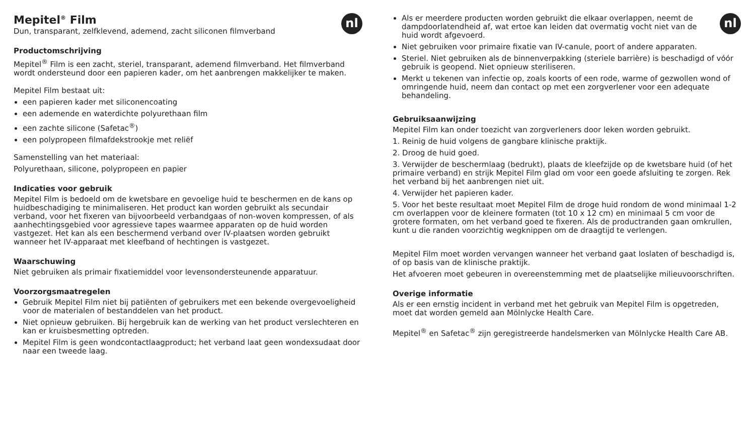nl
Mepitel<sup>®</sup> Film
Dun, transparant, zelfklevend, ademend, zacht siliconen filmverband
Productomschrijving
Mepitel<sup>®</sup> Film is een zacht, steriel, transparant, ademend filmverband. Het filmverband wordt ondersteund door een papieren kader, om het aanbrengen makkelijker te maken.
Mepitel Film bestaat uit:
een papieren kader met siliconencoating
een ademende en waterdichte polyurethaan film
een zachte silicone (Safetac<sup>®</sup>)
een polypropeen filmafdekstrookje met reliëf
Samenstelling van het materiaal:
Polyurethaan, silicone, polypropeen en papier
Indicaties voor gebruik
Mepitel Film is bedoeld om de kwetsbare en gevoelige huid te beschermen en de kans op huidbeschadiging te minimaliseren. Het product kan worden gebruikt als secundair verband, voor het fixeren van bijvoorbeeld verbandgaas of non-woven kompressen, of als aanhechtingsgebied voor agressieve tapes waarmee apparaten op de huid worden vastgezet. Het kan als een beschermend verband over IV-plaatsen worden gebruikt wanneer het IV-apparaat met kleefband of hechtingen is vastgezet.
Waarschuwing
Niet gebruiken als primair fixatiemiddel voor levensondersteunende apparatuur.
Voorzorgsmaatregelen
Gebruik Mepitel Film niet bij patiënten of gebruikers met een bekende overgevoeligheid voor de materialen of bestanddelen van het product.
Niet opnieuw gebruiken. Bij hergebruik kan de werking van het product verslechteren en kan er kruisbesmetting optreden.
Mepitel Film is geen wondcontactlaagproduct; het verband laat geen wondexsudaat door naar een tweede laag.
nl
Als er meerdere producten worden gebruikt die elkaar overlappen, neemt de dampdoorlatendheid af, wat ertoe kan leiden dat overmatig vocht niet van de huid wordt afgevoerd.
Niet gebruiken voor primaire fixatie van IV-canule, poort of andere apparaten.
Steriel. Niet gebruiken als de binnenverpakking (steriele barrière) is beschadigd of vóór gebruik is geopend. Niet opnieuw steriliseren.
Merkt u tekenen van infectie op, zoals koorts of een rode, warme of gezwollen wond of omringende huid, neem dan contact op met een zorgverlener voor een adequate behandeling.
Gebruiksaanwijzing
Mepitel Film kan onder toezicht van zorgverleners door leken worden gebruikt.
1. Reinig de huid volgens de gangbare klinische praktijk.
2. Droog de huid goed.
3. Verwijder de beschermlaag (bedrukt), plaats de kleefzijde op de kwetsbare huid (of het primaire verband) en strijk Mepitel Film glad om voor een goede afsluiting te zorgen. Rek het verband bij het aanbrengen niet uit.
4. Verwijder het papieren kader.
5. Voor het beste resultaat moet Mepitel Film de droge huid rondom de wond minimaal 1-2 cm overlappen voor de kleinere formaten (tot 10 x 12 cm) en minimaal 5 cm voor de grotere formaten, om het verband goed te fixeren. Als de productranden gaan omkrullen, kunt u die randen voorzichtig wegknippen om de draagtijd te verlengen.
Mepitel Film moet worden vervangen wanneer het verband gaat loslaten of beschadigd is, of op basis van de klinische praktijk.
Het afvoeren moet gebeuren in overeenstemming met de plaatselijke milieuvoorschriften.
Overige informatie
Als er een ernstig incident in verband met het gebruik van Mepitel Film is opgetreden, moet dat worden gemeld aan Mölnlycke Health Care.
Mepitel<sup>®</sup> en Safetac<sup>®</sup> zijn geregistreerde handelsmerken van Mölnlycke Health Care AB.